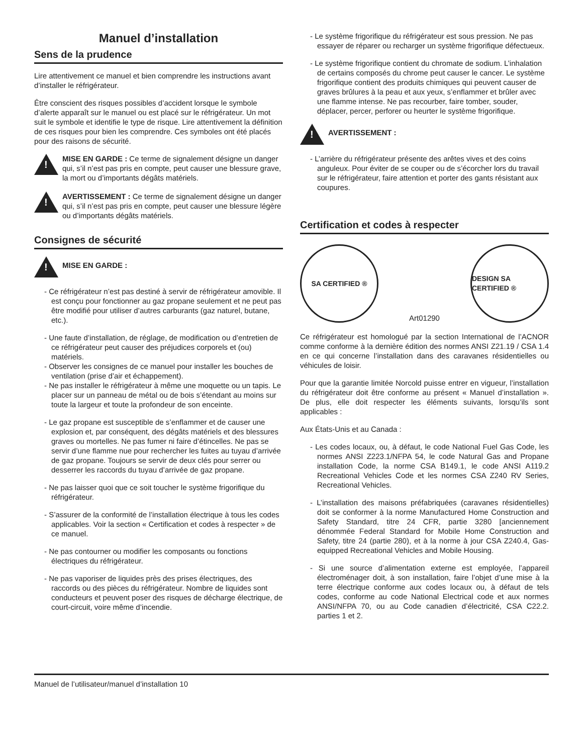Manuel d’installation
Sens de la prudence
Lire attentivement ce manuel et bien comprendre les instructions avant d’installer le réfrigérateur.
Être conscient des risques possibles d’accident lorsque le symbole d’alerte apparaît sur le manuel ou est placé sur le réfrigérateur. Un mot suit le symbole et identifie le type de risque. Lire attentivement la définition de ces risques pour bien les comprendre. Ces symboles ont été placés pour des raisons de sécurité.
!
MISE EN GARDE : Ce terme de signalement désigne un danger qui, s’il n’est pas pris en compte, peut causer une blessure grave, la mort ou d’importants dégâts matériels.
!
AVERTISSEMENT : Ce terme de signalement désigne un danger qui, s’il n’est pas pris en compte, peut causer une blessure légère ou d’importants dégâts matériels.
Consignes de sécurité
!
MISE EN GARDE :
- Ce réfrigérateur n’est pas destiné à servir de réfrigérateur amovible. Il est conçu pour fonctionner au gaz propane seulement et ne peut pas être modifié pour utiliser d’autres carburants (gaz naturel, butane, etc.).
- Une faute d’installation, de réglage, de modification ou d’entretien de ce réfrigérateur peut causer des préjudices corporels et (ou) matériels.
- Observer les consignes de ce manuel pour installer les bouches de ventilation (prise d’air et échappement).
- Ne pas installer le réfrigérateur à même une moquette ou un tapis. Le placer sur un panneau de métal ou de bois s’étendant au moins sur toute la largeur et toute la profondeur de son enceinte.
- Le gaz propane est susceptible de s’enflammer et de causer une explosion et, par conséquent, des dégâts matériels et des blessures graves ou mortelles. Ne pas fumer ni faire d’étincelles. Ne pas se servir d’une flamme nue pour rechercher les fuites au tuyau d’arrivée de gaz propane. Toujours se servir de deux clés pour serrer ou desserrer les raccords du tuyau d’arrivée de gaz propane.
- Ne pas laisser quoi que ce soit toucher le système frigorifique du réfrigérateur.
- S’assurer de la conformité de l’installation électrique à tous les codes applicables. Voir la section « Certification et codes à respecter » de ce manuel.
- Ne pas contourner ou modifier les composants ou fonctions électriques du réfrigérateur.
- Ne pas vaporiser de liquides près des prises électriques, des raccords ou des pièces du réfrigérateur. Nombre de liquides sont conducteurs et peuvent poser des risques de décharge électrique, de court-circuit, voire même d’incendie.
- Le système frigorifique du réfrigérateur est sous pression. Ne pas essayer de réparer ou recharger un système frigorifique défectueux.
- Le système frigorifique contient du chromate de sodium. L’inhalation de certains composés du chrome peut causer le cancer. Le système frigorifique contient des produits chimiques qui peuvent causer de graves brûlures à la peau et aux yeux, s’enflammer et brûler avec une flamme intense. Ne pas recourber, faire tomber, souder, déplacer, percer, perforer ou heurter le système frigorifique.
!
AVERTISSEMENT :
- L’arrière du réfrigérateur présente des arêtes vives et des coins anguleux. Pour éviter de se couper ou de s’écorcher lors du travail sur le réfrigérateur, faire attention et porter des gants résistant aux coupures.
Certification et codes à respecter
SA CERTIFIED ®
Art01290
DESIGN SA CERTIFIED ®
Ce réfrigérateur est homologué par la section International de l’ACNOR comme conforme à la dernière édition des normes ANSI Z21.19 / CSA 1.4 en ce qui concerne l’installation dans des caravanes résidentielles ou véhicules de loisir.
Pour que la garantie limitée Norcold puisse entrer en vigueur, l’installation du réfrigérateur doit être conforme au présent « Manuel d’installation ». De plus, elle doit respecter les éléments suivants, lorsqu’ils sont applicables :
Aux États-Unis et au Canada :
- Les codes locaux, ou, à défaut, le code National Fuel Gas Code, les normes ANSI Z223.1/NFPA 54, le code Natural Gas and Propane installation Code, la norme CSA B149.1, le code ANSI A119.2 Recreational Vehicles Code et les normes CSA Z240 RV Series, Recreational Vehicles.
- L’installation des maisons préfabriquées (caravanes résidentielles) doit se conformer à la norme Manufactured Home Construction and Safety Standard, titre 24 CFR, partie 3280 [anciennement dénommée Federal Standard for Mobile Home Construction and Safety, titre 24 (partie 280), et à la norme à jour CSA Z240.4, Gas-equipped Recreational Vehicles and Mobile Housing.
- Si une source d’alimentation externe est employée, l’appareil électroménager doit, à son installation, faire l’objet d’une mise à la terre électrique conforme aux codes locaux ou, à défaut de tels codes, conforme au code National Electrical code et aux normes ANSI/NFPA 70, ou au Code canadien d’électricité, CSA C22.2. parties 1 et 2.
Manuel de l’utilisateur/manuel d’installation 10